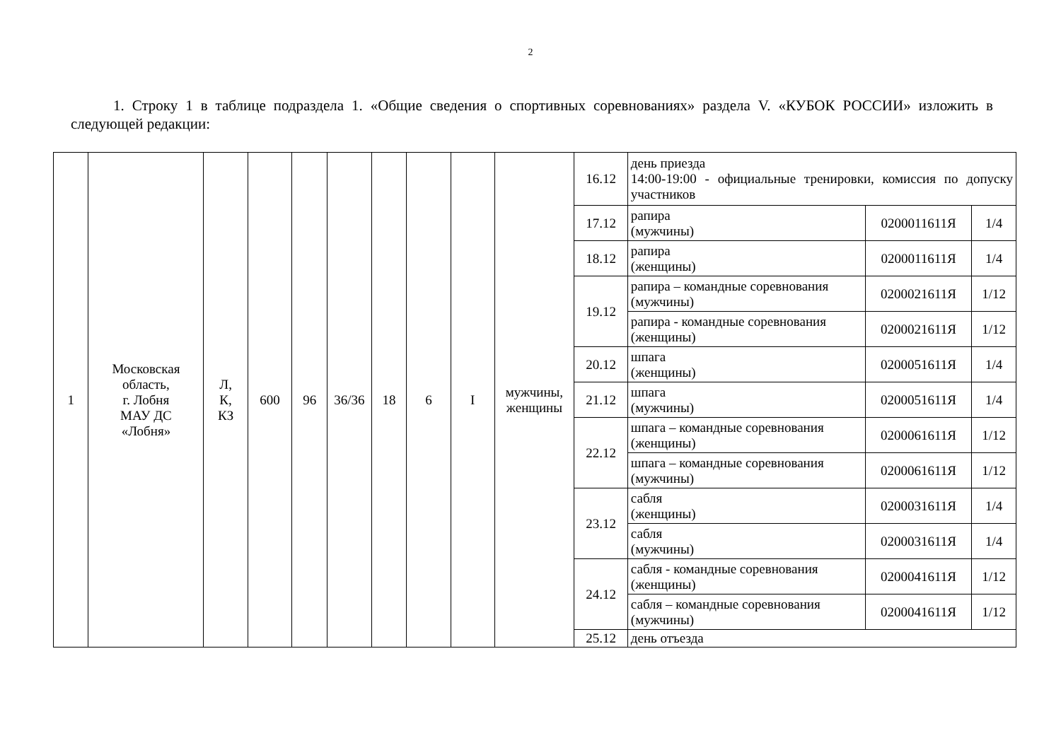2
1. Строку 1 в таблице подраздела 1. «Общие сведения о спортивных соревнованиях» раздела V. «КУБОК РОССИИ» изложить в следующей редакции:
| 1 | Московская область, г. Лобня МАУ ДС «Лобня» | Л, К, КЗ | 600 | 96 | 36/36 | 18 | 6 | I | мужчины, женщины | 16.12 | день приезда 14:00-19:00 - официальные тренировки, комиссия по допуску участников | | |
| | | | | | | | | | | 17.12 | рапира (мужчины) | 0200011611Я | 1/4 |
| | | | | | | | | | | 18.12 | рапира (женщины) | 0200011611Я | 1/4 |
| | | | | | | | | | | 19.12 | рапира – командные соревнования (мужчины) | 0200021611Я | 1/12 |
| | | | | | | | | | | | рапира - командные соревнования (женщины) | 0200021611Я | 1/12 |
| | | | | | | | | | | 20.12 | шпага (женщины) | 0200051611Я | 1/4 |
| | | | | | | | | | | 21.12 | шпага (мужчины) | 0200051611Я | 1/4 |
| | | | | | | | | | | 22.12 | шпага – командные соревнования (женщины) | 0200061611Я | 1/12 |
| | | | | | | | | | | | шпага – командные соревнования (мужчины) | 0200061611Я | 1/12 |
| | | | | | | | | | | 23.12 | сабля (женщины) | 0200031611Я | 1/4 |
| | | | | | | | | | | | сабля (мужчины) | 0200031611Я | 1/4 |
| | | | | | | | | | | 24.12 | сабля - командные соревнования (женщины) | 0200041611Я | 1/12 |
| | | | | | | | | | | | сабля – командные соревнования (мужчины) | 0200041611Я | 1/12 |
| | | | | | | | | | | 25.12 | день отъезда | | |